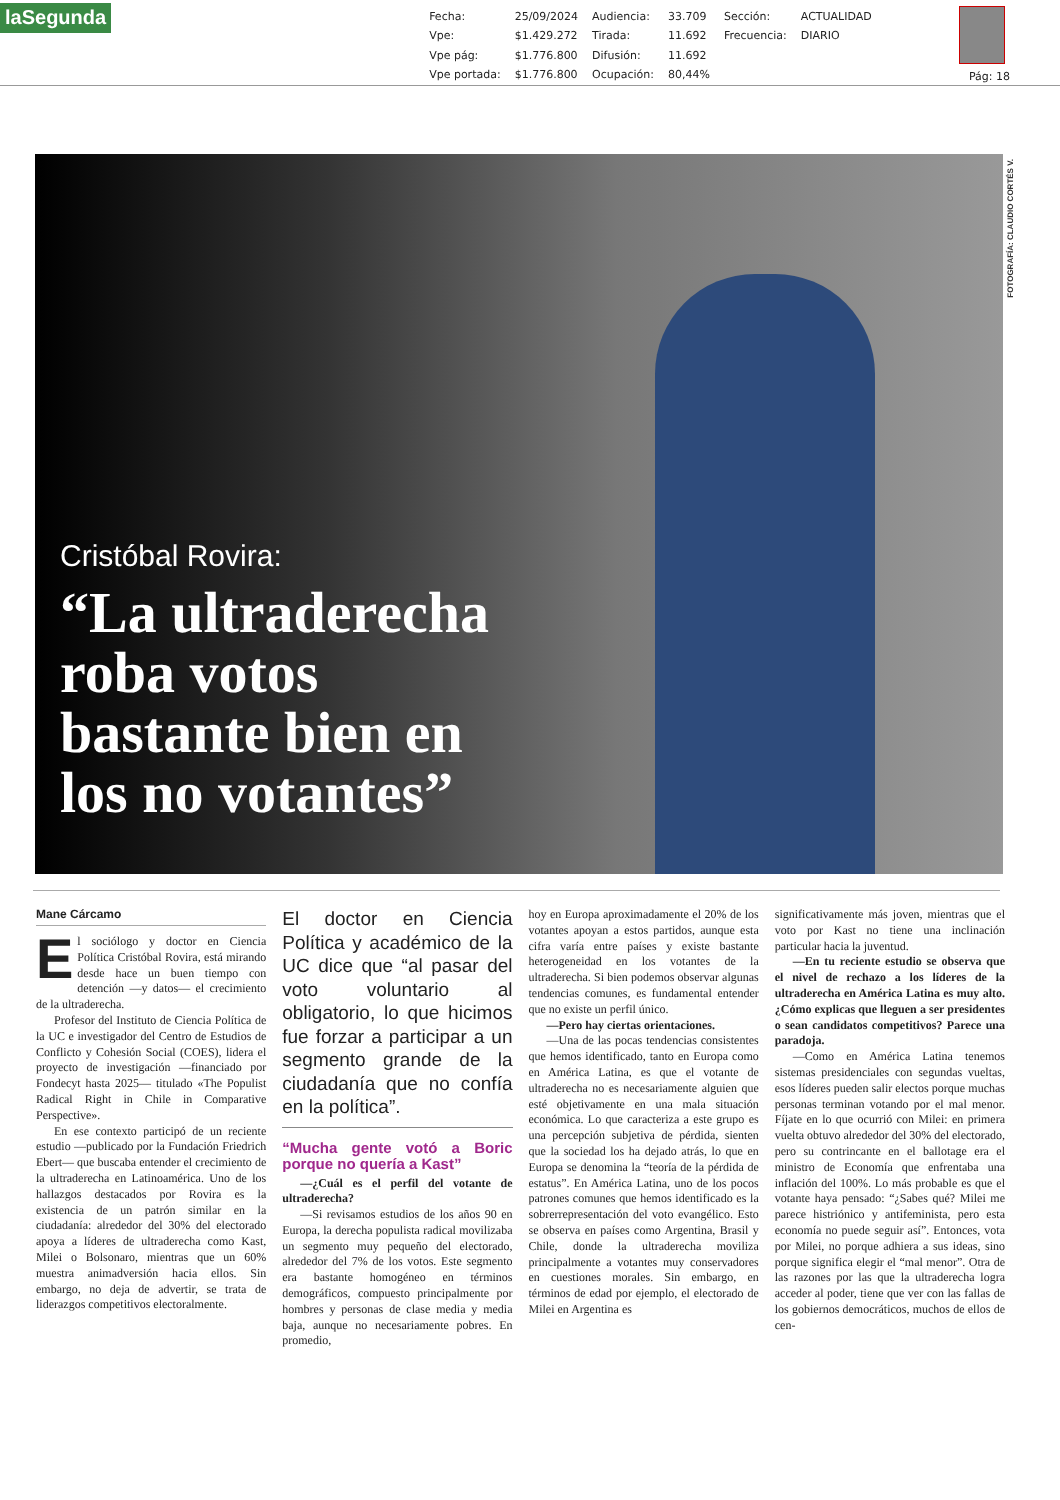laSegunda
| Fecha: | 25/09/2024 | Audiencia: | 33.709 | Sección: | ACTUALIDAD |
| Vpe: | $1.429.272 | Tirada: | 11.692 | Frecuencia: | DIARIO |
| Vpe pág: | $1.776.800 | Difusión: | 11.692 | | |
| Vpe portada: | $1.776.800 | Ocupación: | 80,44% | | |
Pág: 18
FOTOGRAFÍA: CLAUDIO CORTÉS V.
Cristóbal Rovira:
“La ultraderecha
roba votos
bastante bien en
los no votantes”
Mane Cárcamo
El sociólogo y doctor en Ciencia Política Cristóbal Rovira, está mirando desde hace un buen tiempo con detención —y datos— el crecimiento de la ultraderecha.
Profesor del Instituto de Ciencia Política de la UC e investigador del Centro de Estudios de Conflicto y Cohesión Social (COES), lidera el proyecto de investigación —financiado por Fondecyt hasta 2025— titulado «The Populist Radical Right in Chile in Comparative Perspective».
En ese contexto participó de un reciente estudio —publicado por la Fundación Friedrich Ebert— que buscaba entender el crecimiento de la ultraderecha en Latinoamérica. Uno de los hallazgos destacados por Rovira es la existencia de un patrón similar en la ciudadanía: alrededor del 30% del electorado apoya a líderes de ultraderecha como Kast, Milei o Bolsonaro, mientras que un 60% muestra animadversión hacia ellos. Sin embargo, no deja de advertir, se trata de liderazgos competitivos electoralmente.
El doctor en Ciencia Política y académico de la UC dice que “al pasar del voto voluntario al obligatorio, lo que hicimos fue forzar a participar a un segmento grande de la ciudadanía que no confía en la política”.
“Mucha gente votó a Boric porque no quería a Kast”
—¿Cuál es el perfil del votante de ultraderecha?
—Si revisamos estudios de los años 90 en Europa, la derecha populista radical movilizaba un segmento muy pequeño del electorado, alrededor del 7% de los votos. Este segmento era bastante homogéneo en términos demográficos, compuesto principalmente por hombres y personas de clase media y media baja, aunque no necesariamente pobres. En promedio,
hoy en Europa aproximadamente el 20% de los votantes apoyan a estos partidos, aunque esta cifra varía entre países y existe bastante heterogeneidad en los votantes de la ultraderecha. Si bien podemos observar algunas tendencias comunes, es fundamental entender que no existe un perfil único.
—Pero hay ciertas orientaciones.
—Una de las pocas tendencias consistentes que hemos identificado, tanto en Europa como en América Latina, es que el votante de ultraderecha no es necesariamente alguien que esté objetivamente en una mala situación económica. Lo que caracteriza a este grupo es una percepción subjetiva de pérdida, sienten que la sociedad los ha dejado atrás, lo que en Europa se denomina la “teoría de la pérdida de estatus”. En América Latina, uno de los pocos patrones comunes que hemos identificado es la sobrerrepresentación del voto evangélico. Esto se observa en países como Argentina, Brasil y Chile, donde la ultraderecha moviliza principalmente a votantes muy conservadores en cuestiones morales. Sin embargo, en términos de edad por ejemplo, el electorado de Milei en Argentina es
significativamente más joven, mientras que el voto por Kast no tiene una inclinación particular hacia la juventud.
—En tu reciente estudio se observa que el nivel de rechazo a los líderes de la ultraderecha en América Latina es muy alto. ¿Cómo explicas que lleguen a ser presidentes o sean candidatos competitivos? Parece una paradoja.
—Como en América Latina tenemos sistemas presidenciales con segundas vueltas, esos líderes pueden salir electos porque muchas personas terminan votando por el mal menor. Fíjate en lo que ocurrió con Milei: en primera vuelta obtuvo alrededor del 30% del electorado, pero su contrincante en el ballotage era el ministro de Economía que enfrentaba una inflación del 100%. Lo más probable es que el votante haya pensado: “¿Sabes qué? Milei me parece histriónico y antifeminista, pero esta economía no puede seguir así”. Entonces, vota por Milei, no porque adhiera a sus ideas, sino porque significa elegir el “mal menor”. Otra de las razones por las que la ultraderecha logra acceder al poder, tiene que ver con las fallas de los gobiernos democráticos, muchos de ellos de cen-